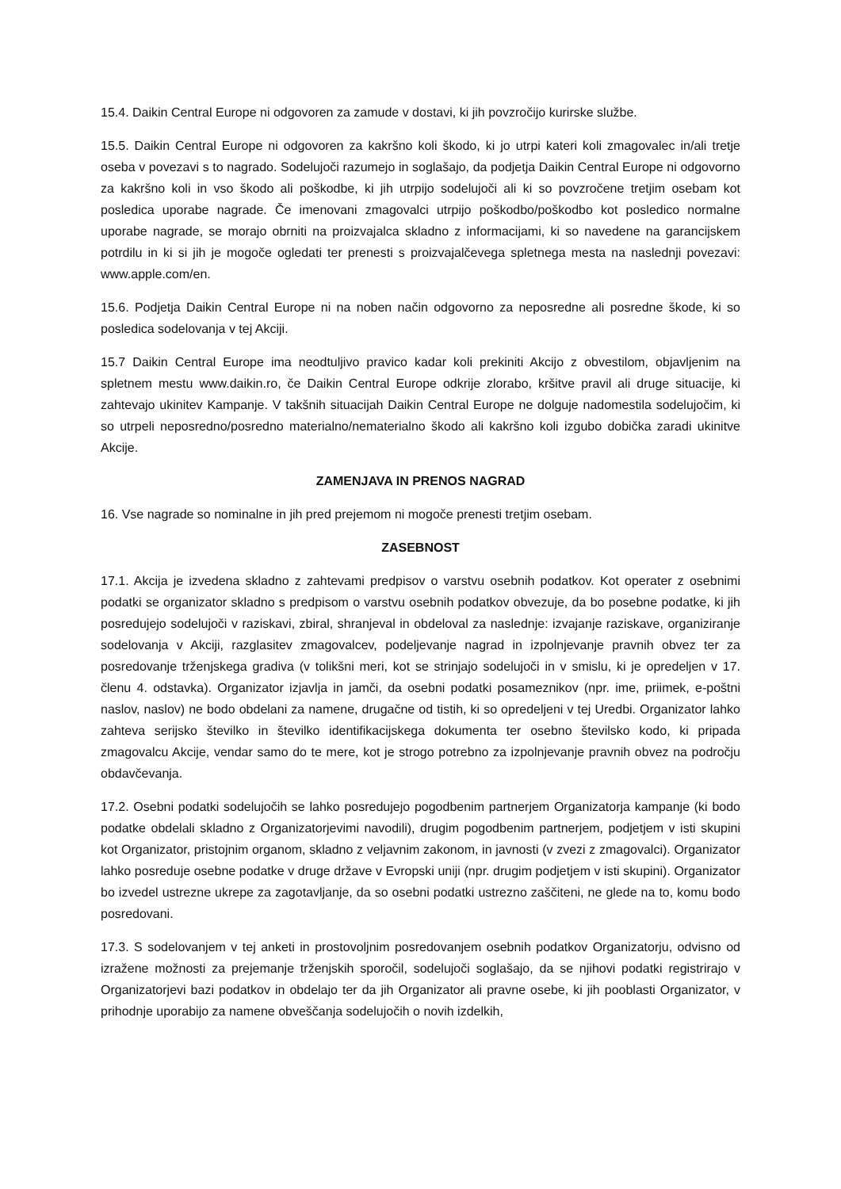15.4. Daikin Central Europe ni odgovoren za zamude v dostavi, ki jih povzročijo kurirske službe.
15.5. Daikin Central Europe ni odgovoren za kakršno koli škodo, ki jo utrpi kateri koli zmagovalec in/ali tretje oseba v povezavi s to nagrado. Sodelujoči razumejo in soglašajo, da podjetja Daikin Central Europe ni odgovorno za kakršno koli in vso škodo ali poškodbe, ki jih utrpijo sodelujoči ali ki so povzročene tretjim osebam kot posledica uporabe nagrade. Če imenovani zmagovalci utrpijo poškodbo/poškodbo kot posledico normalne uporabe nagrade, se morajo obrniti na proizvajalca skladno z informacijami, ki so navedene na garancijskem potrdilu in ki si jih je mogoče ogledati ter prenesti s proizvajalčevega spletnega mesta na naslednji povezavi: www.apple.com/en.
15.6. Podjetja Daikin Central Europe ni na noben način odgovorno za neposredne ali posredne škode, ki so posledica sodelovanja v tej Akciji.
15.7 Daikin Central Europe ima neodtuljivo pravico kadar koli prekiniti Akcijo z obvestilom, objavljenim na spletnem mestu www.daikin.ro, če Daikin Central Europe odkrije zlorabo, kršitve pravil ali druge situacije, ki zahtevajo ukinitev Kampanje. V takšnih situacijah Daikin Central Europe ne dolguje nadomestila sodelujočim, ki so utrpeli neposredno/posredno materialno/nematerialno škodo ali kakršno koli izgubo dobička zaradi ukinitve Akcije.
ZAMENJAVA IN PRENOS NAGRAD
16. Vse nagrade so nominalne in jih pred prejemom ni mogoče prenesti tretjim osebam.
ZASEBNOST
17.1. Akcija je izvedena skladno z zahtevami predpisov o varstvu osebnih podatkov. Kot operater z osebnimi podatki se organizator skladno s predpisom o varstvu osebnih podatkov obvezuje, da bo posebne podatke, ki jih posredujejo sodelujoči v raziskavi, zbiral, shranjeval in obdeloval za naslednje: izvajanje raziskave, organiziranje sodelovanja v Akciji, razglasitev zmagovalcev, podeljevanje nagrad in izpolnjevanje pravnih obvez ter za posredovanje trženjskega gradiva (v tolikšni meri, kot se strinjajo sodelujoči in v smislu, ki je opredeljen v 17. členu 4. odstavka). Organizator izjavlja in jamči, da osebni podatki posameznikov (npr. ime, priimek, e-poštni naslov, naslov) ne bodo obdelani za namene, drugačne od tistih, ki so opredeljeni v tej Uredbi. Organizator lahko zahteva serijsko številko in številko identifikacijskega dokumenta ter osebno številsko kodo, ki pripada zmagovalcu Akcije, vendar samo do te mere, kot je strogo potrebno za izpolnjevanje pravnih obvez na področju obdavčevanja.
17.2. Osebni podatki sodelujočih se lahko posredujejo pogodbenim partnerjem Organizatorja kampanje (ki bodo podatke obdelali skladno z Organizatorjevimi navodili), drugim pogodbenim partnerjem, podjetjem v isti skupini kot Organizator, pristojnim organom, skladno z veljavnim zakonom, in javnosti (v zvezi z zmagovalci). Organizator lahko posreduje osebne podatke v druge države v Evropski uniji (npr. drugim podjetjem v isti skupini). Organizator bo izvedel ustrezne ukrepe za zagotavljanje, da so osebni podatki ustrezno zaščiteni, ne glede na to, komu bodo posredovani.
17.3. S sodelovanjem v tej anketi in prostovoljnim posredovanjem osebnih podatkov Organizatorju, odvisno od izražene možnosti za prejemanje trženjskih sporočil, sodelujoči soglašajo, da se njihovi podatki registrirajo v Organizatorjevi bazi podatkov in obdelajo ter da jih Organizator ali pravne osebe, ki jih pooblasti Organizator, v prihodnje uporabijo za namene obveščanja sodelujočih o novih izdelkih,